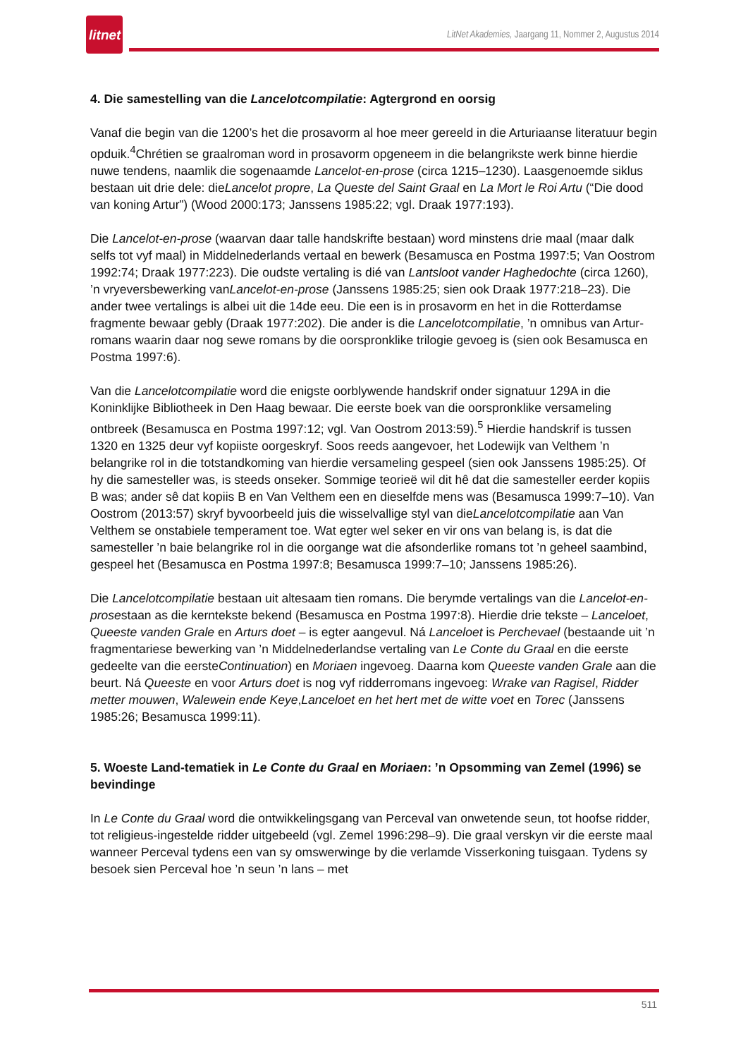litnet
LitNet Akademies, Jaargang 11, Nommer 2, Augustus 2014
4. Die samestelling van die Lancelotcompilatie: Agtergrond en oorsig
Vanaf die begin van die 1200’s het die prosavorm al hoe meer gereeld in die Arturiaanse literatuur begin opduik.<sup>4</sup>Chrétien se graalroman word in prosavorm opgeneem in die belangrikste werk binne hierdie nuwe tendens, naamlik die sogenaamde Lancelot-en-prose (circa 1215–1230). Laasgenoemde siklus bestaan uit drie dele: dieLancelot propre, La Queste del Saint Graal en La Mort le Roi Artu (“Die dood van koning Artur”) (Wood 2000:173; Janssens 1985:22; vgl. Draak 1977:193).
Die Lancelot-en-prose (waarvan daar talle handskrifte bestaan) word minstens drie maal (maar dalk selfs tot vyf maal) in Middelnederlands vertaal en bewerk (Besamusca en Postma 1997:5; Van Oostrom 1992:74; Draak 1977:223). Die oudste vertaling is dié van Lantsloot vander Haghedochte (circa 1260), ’n vryeversbewerking vanLancelot-en-prose (Janssens 1985:25; sien ook Draak 1977:218–23). Die ander twee vertalings is albei uit die 14de eeu. Die een is in prosavorm en het in die Rotterdamse fragmente bewaar gebly (Draak 1977:202). Die ander is die Lancelotcompilatie, ’n omnibus van Artur-romans waarin daar nog sewe romans by die oorspronklike trilogie gevoeg is (sien ook Besamusca en Postma 1997:6).
Van die Lancelotcompilatie word die enigste oorblywende handskrif onder signatuur 129A in die Koninklijke Bibliotheek in Den Haag bewaar. Die eerste boek van die oorspronklike versameling ontbreek (Besamusca en Postma 1997:12; vgl. Van Oostrom 2013:59).<sup>5</sup> Hierdie handskrif is tussen 1320 en 1325 deur vyf kopiiste oorgeskryf. Soos reeds aangevoer, het Lodewijk van Velthem ’n belangrike rol in die totstandkoming van hierdie versameling gespeel (sien ook Janssens 1985:25). Of hy die samesteller was, is steeds onseker. Sommige teorieë wil dit hê dat die samesteller eerder kopiis B was; ander sê dat kopiis B en Van Velthem een en dieselfde mens was (Besamusca 1999:7–10). Van Oostrom (2013:57) skryf byvoorbeeld juis die wisselvallige styl van dieLancelotcompilatie aan Van Velthem se onstabiele temperament toe. Wat egter wel seker en vir ons van belang is, is dat die samesteller ’n baie belangrike rol in die oorgange wat die afsonderlike romans tot ’n geheel saambind, gespeel het (Besamusca en Postma 1997:8; Besamusca 1999:7–10; Janssens 1985:26).
Die Lancelotcompilatie bestaan uit altesaam tien romans. Die berymde vertalings van die Lancelot-en-prosestaan as die kerntekste bekend (Besamusca en Postma 1997:8). Hierdie drie tekste – Lanceloet, Queeste vanden Grale en Arturs doet – is egter aangevul. Ná Lanceloet is Perchevael (bestaande uit ’n fragmentariese bewerking van ’n Middelnederlandse vertaling van Le Conte du Graal en die eerste gedeelte van die eersteContinuation) en Moriaen ingevoeg. Daarna kom Queeste vanden Grale aan die beurt. Ná Queeste en voor Arturs doet is nog vyf ridderromans ingevoeg: Wrake van Ragisel, Ridder metter mouwen, Walewein ende Keye,Lanceloet en het hert met de witte voet en Torec (Janssens 1985:26; Besamusca 1999:11).
5. Woeste Land-tematiek in Le Conte du Graal en Moriaen: ’n Opsomming van Zemel (1996) se bevindinge
In Le Conte du Graal word die ontwikkelingsgang van Perceval van onwetende seun, tot hoofse ridder, tot religieus-ingestelde ridder uitgebeeld (vgl. Zemel 1996:298–9). Die graal verskyn vir die eerste maal wanneer Perceval tydens een van sy omswerwinge by die verlamde Visserkoning tuisgaan. Tydens sy besoek sien Perceval hoe ’n seun ’n lans – met
511